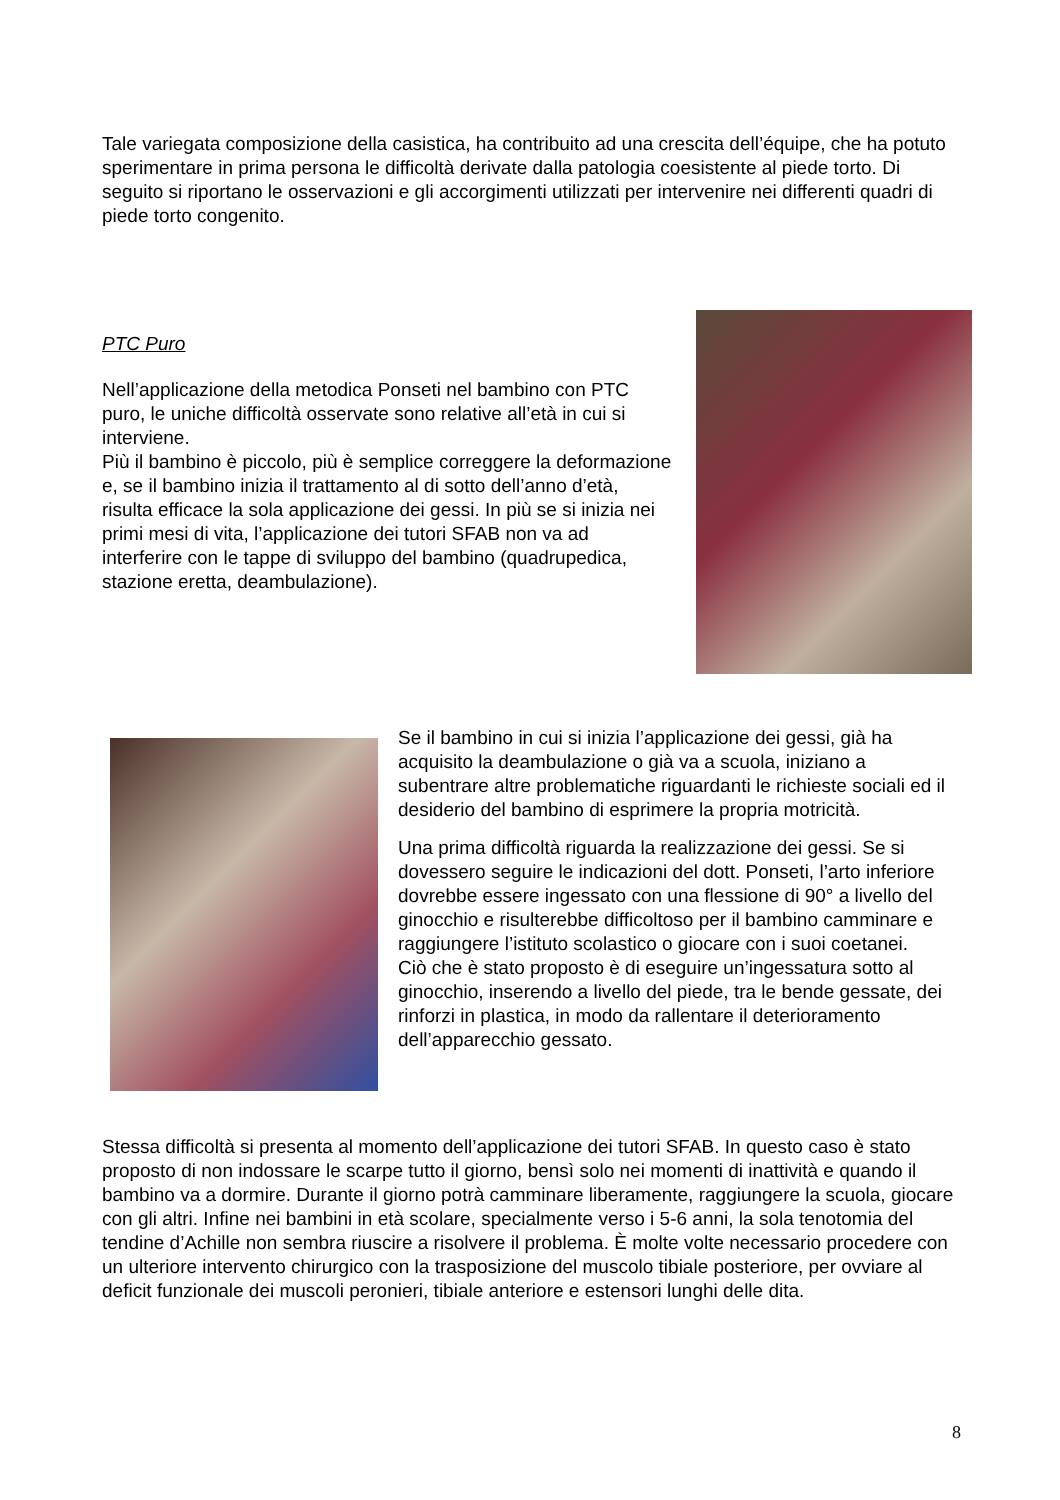Tale variegata composizione della casistica, ha contribuito ad una crescita dell’équipe, che ha potuto sperimentare in prima persona le difficoltà derivate dalla patologia coesistente al piede torto. Di seguito si riportano le osservazioni e gli accorgimenti utilizzati per intervenire nei differenti quadri di piede torto congenito.
PTC Puro
Nell’applicazione della metodica Ponseti nel bambino con PTC puro, le uniche difficoltà osservate sono relative all’età in cui si interviene.
Più il bambino è piccolo, più è semplice correggere la deformazione e, se il bambino inizia il trattamento al di sotto dell’anno d’età, risulta efficace la sola applicazione dei gessi. In più se si inizia nei primi mesi di vita, l’applicazione dei tutori SFAB non va ad interferire con le tappe di sviluppo del bambino (quadrupedica, stazione eretta, deambulazione).
Se il bambino in cui si inizia l’applicazione dei gessi, già ha acquisito la deambulazione o già va a scuola, iniziano a subentrare altre problematiche riguardanti le richieste sociali ed il desiderio del bambino di esprimere la propria motricità.
Una prima difficoltà riguarda la realizzazione dei gessi. Se si dovessero seguire le indicazioni del dott. Ponseti, l’arto inferiore dovrebbe essere ingessato con una flessione di 90° a livello del ginocchio e risulterebbe difficoltoso per il bambino camminare e raggiungere l’istituto scolastico o giocare con i suoi coetanei.
Ciò che è stato proposto è di eseguire un’ingessatura sotto al ginocchio, inserendo a livello del piede, tra le bende gessate, dei rinforzi in plastica, in modo da rallentare il deterioramento dell’apparecchio gessato.
Stessa difficoltà si presenta al momento dell’applicazione dei tutori SFAB. In questo caso è stato proposto di non indossare le scarpe tutto il giorno, bensì solo nei momenti di inattività e quando il bambino va a dormire. Durante il giorno potrà camminare liberamente, raggiungere la scuola, giocare con gli altri. Infine nei bambini in età scolare, specialmente verso i 5-6 anni, la sola tenotomia del tendine d’Achille non sembra riuscire a risolvere il problema. È molte volte necessario procedere con un ulteriore intervento chirurgico con la trasposizione del muscolo tibiale posteriore, per ovviare al deficit funzionale dei muscoli peronieri, tibiale anteriore e estensori lunghi delle dita.
8